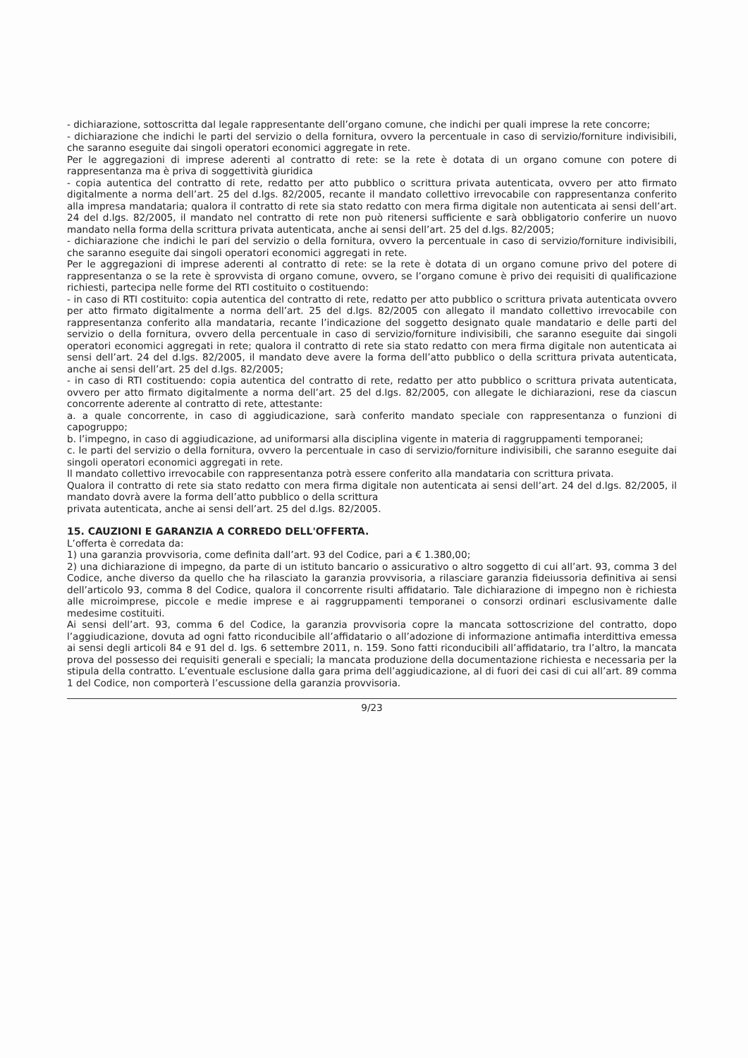- dichiarazione, sottoscritta dal legale rappresentante dell’organo comune, che indichi per quali imprese la rete concorre;
- dichiarazione che indichi le parti del servizio o della fornitura, ovvero la percentuale in caso di servizio/forniture indivisibili, che saranno eseguite dai singoli operatori economici aggregate in rete.
Per le aggregazioni di imprese aderenti al contratto di rete: se la rete è dotata di un organo comune con potere di rappresentanza ma è priva di soggettività giuridica
- copia autentica del contratto di rete, redatto per atto pubblico o scrittura privata autenticata, ovvero per atto firmato digitalmente a norma dell’art. 25 del d.lgs. 82/2005, recante il mandato collettivo irrevocabile con rappresentanza conferito alla impresa mandataria; qualora il contratto di rete sia stato redatto con mera firma digitale non autenticata ai sensi dell’art. 24 del d.lgs. 82/2005, il mandato nel contratto di rete non può ritenersi sufficiente e sarà obbligatorio conferire un nuovo mandato nella forma della scrittura privata autenticata, anche ai sensi dell’art. 25 del d.lgs. 82/2005;
- dichiarazione che indichi le pari del servizio o della fornitura, ovvero la percentuale in caso di servizio/forniture indivisibili, che saranno eseguite dai singoli operatori economici aggregati in rete.
Per le aggregazioni di imprese aderenti al contratto di rete: se la rete è dotata di un organo comune privo del potere di rappresentanza o se la rete è sprovvista di organo comune, ovvero, se l’organo comune è privo dei requisiti di qualificazione richiesti, partecipa nelle forme del RTI costituito o costituendo:
- in caso di RTI costituito: copia autentica del contratto di rete, redatto per atto pubblico o scrittura privata autenticata ovvero per atto firmato digitalmente a norma dell’art. 25 del d.lgs. 82/2005 con allegato il mandato collettivo irrevocabile con rappresentanza conferito alla mandataria, recante l’indicazione del soggetto designato quale mandatario e delle parti del servizio o della fornitura, ovvero della percentuale in caso di servizio/forniture indivisibili, che saranno eseguite dai singoli operatori economici aggregati in rete; qualora il contratto di rete sia stato redatto con mera firma digitale non autenticata ai sensi dell’art. 24 del d.lgs. 82/2005, il mandato deve avere la forma dell’atto pubblico o della scrittura privata autenticata, anche ai sensi dell’art. 25 del d.lgs. 82/2005;
- in caso di RTI costituendo: copia autentica del contratto di rete, redatto per atto pubblico o scrittura privata autenticata, ovvero per atto firmato digitalmente a norma dell’art. 25 del d.lgs. 82/2005, con allegate le dichiarazioni, rese da ciascun concorrente aderente al contratto di rete, attestante:
a. a quale concorrente, in caso di aggiudicazione, sarà conferito mandato speciale con rappresentanza o funzioni di capogruppo;
b. l’impegno, in caso di aggiudicazione, ad uniformarsi alla disciplina vigente in materia di raggruppamenti temporanei;
c. le parti del servizio o della fornitura, ovvero la percentuale in caso di servizio/forniture indivisibili, che saranno eseguite dai singoli operatori economici aggregati in rete.
Il mandato collettivo irrevocabile con rappresentanza potrà essere conferito alla mandataria con scrittura privata.
Qualora il contratto di rete sia stato redatto con mera firma digitale non autenticata ai sensi dell’art. 24 del d.lgs. 82/2005, il mandato dovrà avere la forma dell’atto pubblico o della scrittura
privata autenticata, anche ai sensi dell’art. 25 del d.lgs. 82/2005.
15. CAUZIONI E GARANZIA A CORREDO DELL'OFFERTA.
L’offerta è corredata da:
1) una garanzia provvisoria, come definita dall’art. 93 del Codice, pari a € 1.380,00;
2) una dichiarazione di impegno, da parte di un istituto bancario o assicurativo o altro soggetto di cui all’art. 93, comma 3 del Codice, anche diverso da quello che ha rilasciato la garanzia provvisoria, a rilasciare garanzia fideiussoria definitiva ai sensi dell’articolo 93, comma 8 del Codice, qualora il concorrente risulti affidatario. Tale dichiarazione di impegno non è richiesta alle microimprese, piccole e medie imprese e ai raggruppamenti temporanei o consorzi ordinari esclusivamente dalle medesime costituiti.
Ai sensi dell’art. 93, comma 6 del Codice, la garanzia provvisoria copre la mancata sottoscrizione del contratto, dopo l’aggiudicazione, dovuta ad ogni fatto riconducibile all’affidatario o all’adozione di informazione antimafia interdittiva emessa ai sensi degli articoli 84 e 91 del d. lgs. 6 settembre 2011, n. 159. Sono fatti riconducibili all’affidatario, tra l’altro, la mancata prova del possesso dei requisiti generali e speciali; la mancata produzione della documentazione richiesta e necessaria per la stipula della contratto. L’eventuale esclusione dalla gara prima dell’aggiudicazione, al di fuori dei casi di cui all’art. 89 comma 1 del Codice, non comporterà l’escussione della garanzia provvisoria.
9/23